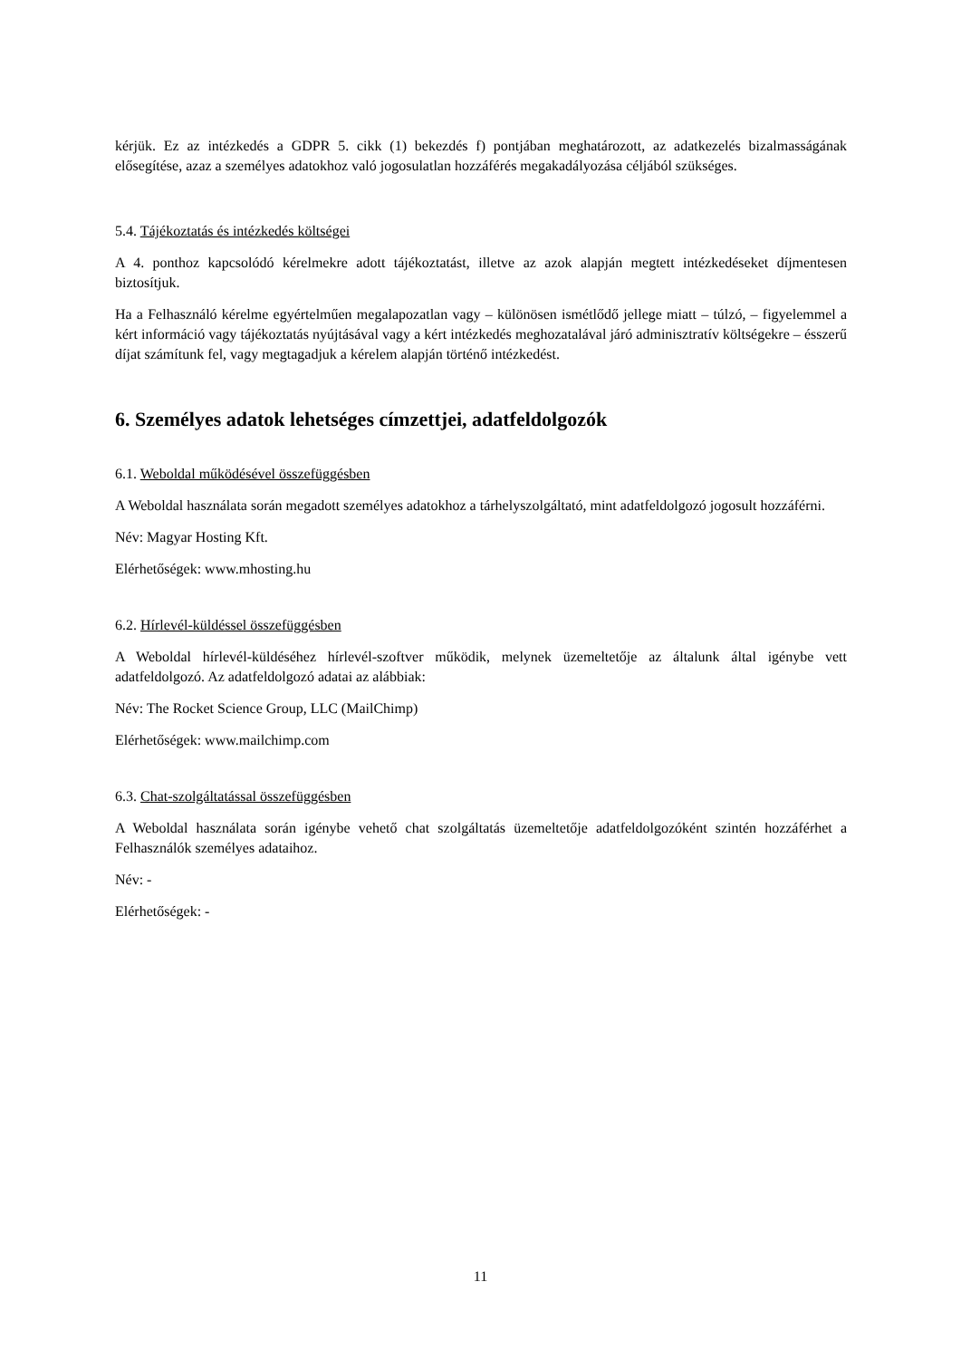kérjük. Ez az intézkedés a GDPR 5. cikk (1) bekezdés f) pontjában meghatározott, az adatkezelés bizalmasságának elősegítése, azaz a személyes adatokhoz való jogosulatlan hozzáférés megakadályozása céljából szükséges.
5.4. Tájékoztatás és intézkedés költségei
A 4. ponthoz kapcsolódó kérelmekre adott tájékoztatást, illetve az azok alapján megtett intézkedéseket díjmentesen biztosítjuk.
Ha a Felhasználó kérelme egyértelműen megalapozatlan vagy – különösen ismétlődő jellege miatt – túlzó, – figyelemmel a kért információ vagy tájékoztatás nyújtásával vagy a kért intézkedés meghozatalával járó adminisztratív költségekre – ésszerű díjat számítunk fel, vagy megtagadjuk a kérelem alapján történő intézkedést.
6. Személyes adatok lehetséges címzettjei, adatfeldolgozók
6.1. Weboldal működésével összefüggésben
A Weboldal használata során megadott személyes adatokhoz a tárhelyszolgáltató, mint adatfeldolgozó jogosult hozzáférni.
Név: Magyar Hosting Kft.
Elérhetőségek: www.mhosting.hu
6.2. Hírlevél-küldéssel összefüggésben
A Weboldal hírlevél-küldéséhez hírlevél-szoftver működik, melynek üzemeltetője az általunk által igénybe vett adatfeldolgozó. Az adatfeldolgozó adatai az alábbiak:
Név: The Rocket Science Group, LLC (MailChimp)
Elérhetőségek: www.mailchimp.com
6.3. Chat-szolgáltatással összefüggésben
A Weboldal használata során igénybe vehető chat szolgáltatás üzemeltetője adatfeldolgozóként szintén hozzáférhet a Felhasználók személyes adataihoz.
Név: -
Elérhetőségek: -
11